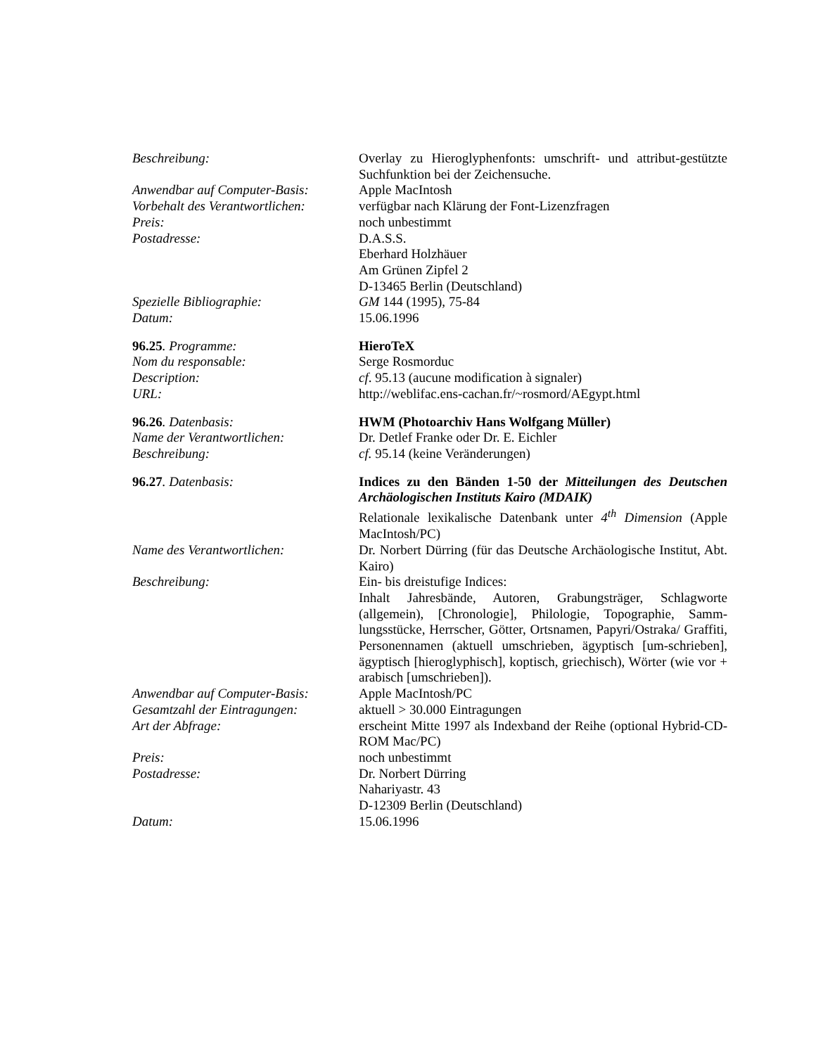Beschreibung: Overlay zu Hieroglyphenfonts: umschrift- und attribut-gestützte Suchfunktion bei der Zeichensuche.
Anwendbar auf Computer-Basis:
Apple MacIntosh
Vorbehalt des Verantwortlichen:
verfügbar nach Klärung der Font-Lizenzfragen
Preis: noch unbestimmt
Postadresse: D.A.S.S.
Eberhard Holzhäuer
Am Grünen Zipfel 2
D-13465 Berlin (Deutschland)
Spezielle Bibliographie: GM 144 (1995), 75-84
Datum: 15.06.1996
96.25. Programme: HieroTeX
Nom du responsable: Serge Rosmorduc
Description: cf. 95.13 (aucune modification à signaler)
URL: http://weblifac.ens-cachan.fr/~rosmord/AEgypt.html
96.26. Datenbasis: HWM (Photoarchiv Hans Wolfgang Müller)
Name der Verantwortlichen: Dr. Detlef Franke oder Dr. E. Eichler
Beschreibung: cf. 95.14 (keine Veränderungen)
96.27. Datenbasis: Indices zu den Bänden 1-50 der Mitteilungen des Deutschen Archäologischen Instituts Kairo (MDAIK)
Relationale lexikalische Datenbank unter 4<sup>th</sup> Dimension (Apple MacIntosh/PC)
Name des Verantwortlichen: Dr. Norbert Dürring (für das Deutsche Archäologische Institut, Abt. Kairo)
Beschreibung: Ein- bis dreistufige Indices:
Inhalt Jahresbände, Autoren, Grabungsträger, Schlagworte (allgemein), [Chronologie], Philologie, Topographie, Samm-lungsstücke, Herrscher, Götter, Ortsnamen, Papyri/Ostraka/ Graffiti, Personennamen (aktuell umschrieben, ägyptisch [um-schrieben], ägyptisch [hieroglyphisch], koptisch, griechisch), Wörter (wie vor + arabisch [umschrieben]).
Anwendbar auf Computer-Basis:
Apple MacIntosh/PC
Gesamtzahl der Eintragungen: aktuell > 30.000 Eintragungen
Art der Abfrage: erscheint Mitte 1997 als Indexband der Reihe (optional Hybrid-CD-ROM Mac/PC)
Preis: noch unbestimmt
Postadresse: Dr. Norbert Dürring
Nahariyastr. 43
D-12309 Berlin (Deutschland)
Datum: 15.06.1996